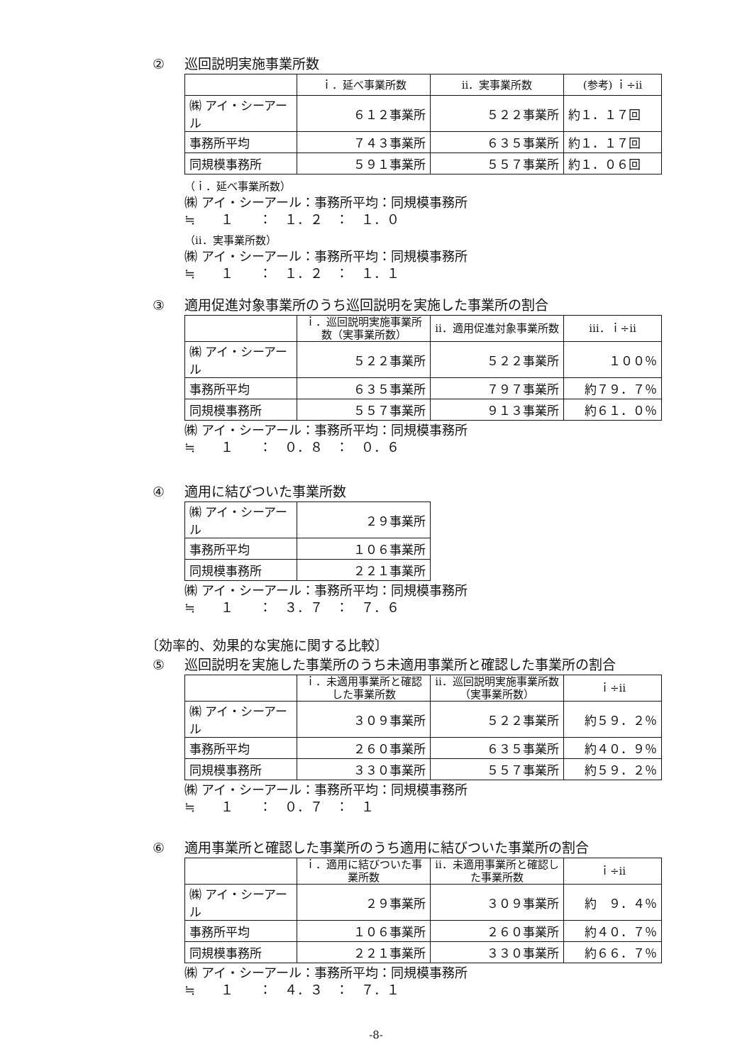② 巡回説明実施事業所数
| | ｉ．延べ事業所数 | ⅱ．実事業所数 | (参考) ｉ÷ⅱ |
| --- | --- | --- | --- |
| ㈱ アイ・シーアール | ６１２事業所 | ５２２事業所 | 約１．１７回 |
| 事務所平均 | ７４３事業所 | ６３５事業所 | 約１．１７回 |
| 同規模事務所 | ５９１事業所 | ５５７事業所 | 約１．０６回 |
（ｉ．延べ事業所数）
㈱ アイ・シーアール：事務所平均：同規模事務所
≒　　１　　：　１．２　：　１．０
（ⅱ．実事業所数）
㈱ アイ・シーアール：事務所平均：同規模事務所
≒　　１　　：　１．２　：　１．１
③ 適用促進対象事業所のうち巡回説明を実施した事業所の割合
| | ｉ．巡回説明実施事業所数（実事業所数） | ⅱ．適用促進対象事業所数 | ⅲ．ｉ÷ⅱ |
| --- | --- | --- | --- |
| ㈱ アイ・シーアール | ５２２事業所 | ５２２事業所 | １００％ |
| 事務所平均 | ６３５事業所 | ７９７事業所 | 約７９．７％ |
| 同規模事務所 | ５５７事業所 | ９１３事業所 | 約６１．０％ |
㈱ アイ・シーアール：事務所平均：同規模事務所
≒　　１　　：　０．８　：　０．６
④ 適用に結びついた事業所数
| ㈱ アイ・シーアール | ２９事業所 |
| 事務所平均 | １０６事業所 |
| 同規模事務所 | ２２１事業所 |
㈱ アイ・シーアール：事務所平均：同規模事務所
≒　　１　　：　３．７　：　７．６
〔効率的、効果的な実施に関する比較〕
⑤ 巡回説明を実施した事業所のうち未適用事業所と確認した事業所の割合
| | ｉ．未適用事業所と確認した事業所数 | ⅱ．巡回説明実施事業所数（実事業所数） | ｉ÷ⅱ |
| --- | --- | --- | --- |
| ㈱ アイ・シーアール | ３０９事業所 | ５２２事業所 | 約５９．２％ |
| 事務所平均 | ２６０事業所 | ６３５事業所 | 約４０．９％ |
| 同規模事務所 | ３３０事業所 | ５５７事業所 | 約５９．２％ |
㈱ アイ・シーアール：事務所平均：同規模事務所
≒　　１　　：　０．７　：　１
⑥ 適用事業所と確認した事業所のうち適用に結びついた事業所の割合
| | ｉ．適用に結びついた事業所数 | ⅱ．未適用事業所と確認した事業所数 | ｉ÷ⅱ |
| --- | --- | --- | --- |
| ㈱ アイ・シーアール | ２９事業所 | ３０９事業所 | 約 ９．４％ |
| 事務所平均 | １０６事業所 | ２６０事業所 | 約４０．７％ |
| 同規模事務所 | ２２１事業所 | ３３０事業所 | 約６６．７％ |
㈱ アイ・シーアール：事務所平均：同規模事務所
≒　　１　　：　４．３　：　７．１
-8-